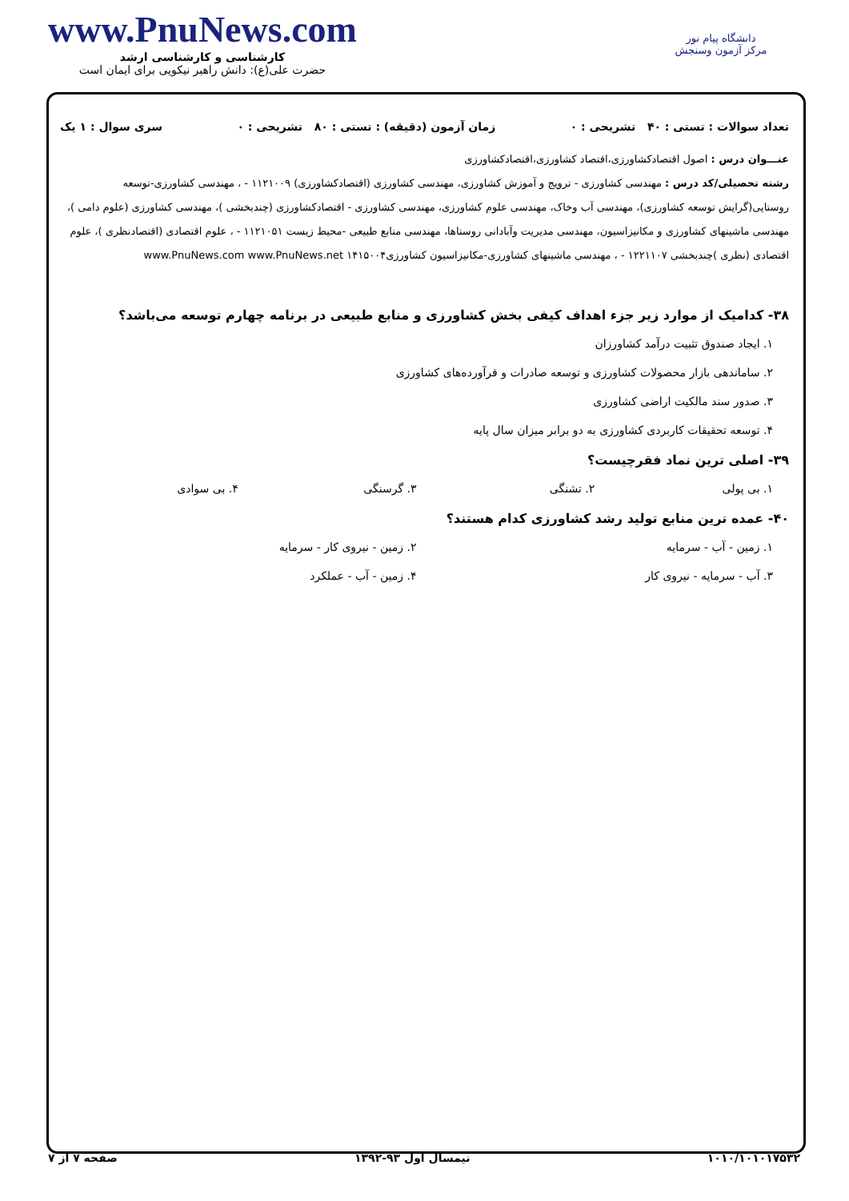دانشگاه پیام نور
مرکز آزمون وسنجش
www.PnuNews.com
کارشناسی و کارشناسی ارشد
حضرت علی(ع): دانش راهبر نیکویی برای ایمان است
تعداد سوالات : تستی : ۴۰ تشریحی : ۰ زمان آزمون (دقیقه) : تستی : ۸۰ تشریحی : ۰ سری سوال : ۱ یک
عنـــوان درس : اصول اقتصادکشاورزی،اقتصاد کشاورزی،اقتصادکشاورزی
رشته تحصیلی/کد درس : مهندسی کشاورزی - ترویج و آموزش کشاورزی، مهندسی کشاورزی (اقتصادکشاورزی) ۱۱۲۱۰۰۹ - ، مهندسی کشاورزی-توسعه روستایی(گرایش توسعه کشاورزی)، مهندسی آب وخاک، مهندسی علوم کشاورزی، مهندسی کشاورزی - اقتصادکشاورزی (چندبخشی )، مهندسی کشاورزی (علوم دامی )، مهندسی ماشینهای کشاورزی و مکانیزاسیون، مهندسی مدیریت وآبادانی روستاها، مهندسی منابع طبیعی -محیط زیست ۱۱۲۱۰۵۱ - ، علوم اقتصادی (اقتصادنظری )، علوم اقتصادی (نظری )چندبخشی ۱۲۲۱۱۰۷ - ، مهندسی ماشینهای کشاورزی-مکانیزاسیون کشاورزی۱۴۱۵۰۰۴ www.PnuNews.com www.PnuNews.net
۳۸- کدامیک از موارد زیر جزء اهداف کیفی بخش کشاورزی و منابع طبیعی در برنامه چهارم توسعه می‌باشد؟
۱. ایجاد صندوق تثبیت درآمد کشاورزان
۲. ساماندهی بازار محصولات کشاورزی و توسعه صادرات و فرآورده‌های کشاورزی
۳. صدور سند مالکیت اراضی کشاورزی
۴. توسعه تحقیقات کاربردی کشاورزی به دو برابر میزان سال پایه
۳۹- اصلی ترین نماد فقرچیست؟
۱. بی پولی ۲. تشنگی ۳. گرسنگی ۴. بی سوادی
۴۰- عمده ترین منابع تولید رشد کشاورزی کدام هستند؟
۱. زمین - آب - سرمایه ۲. زمین - نیروی کار - سرمایه
۳. آب - سرمایه - نیروی کار ۴. زمین - آب - عملکرد
۱۰۱۰/۱۰۱۰۱۷۵۳۲ نیمسال اول ۹۳-۱۳۹۲ صفحه ۷ از ۷